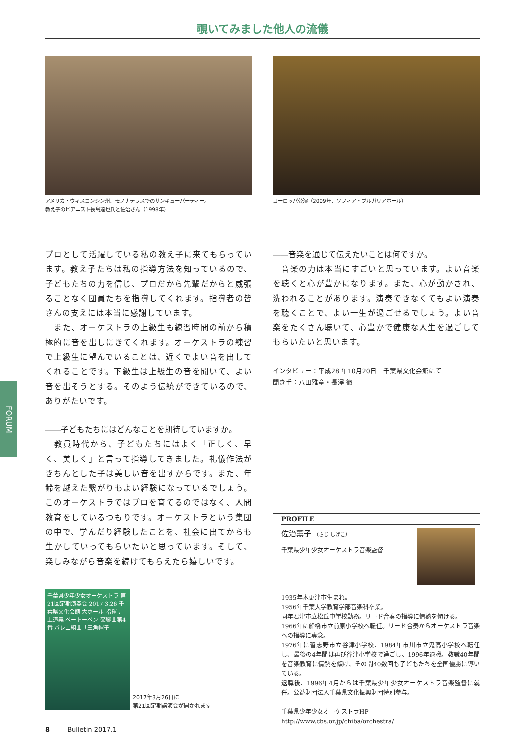覗いてみました他人の流儀
FORUM
アメリカ・ウィスコンシン州、モノナテラスでのサンキューパーティー。
教え子のピアニスト長島達也氏と佐治さん（1998年）
プロとして活躍している私の教え子に来てもらっています。教え子たちは私の指導方法を知っているので、子どもたちの力を信じ、プロだから先輩だからと威張ることなく団員たちを指導してくれます。指導者の皆さんの支えには本当に感謝しています。
　また、オーケストラの上級生も練習時間の前から積極的に音を出しにきてくれます。オーケストラの練習で上級生に望んでいることは、近くでよい音を出してくれることです。下級生は上級生の音を聞いて、よい音を出そうとする。そのよう伝統ができているので、ありがたいです。
――子どもたちにはどんなことを期待していますか。
　教員時代から、子どもたちにはよく「正しく、早く、美しく」と言って指導してきました。礼儀作法がきちんとした子は美しい音を出すからです。また、年齢を越えた繋がりもよい経験になっているでしょう。このオーケストラではプロを育てるのではなく、人間教育をしているつもりです。オーケストラという集団の中で、学んだり経験したことを、社会に出てからも生かしていってもらいたいと思っています。そして、楽しみながら音楽を続けてもらえたら嬉しいです。
千葉県少年少女オーケストラ 第21回定期演奏会 2017 3.26 千葉県文化会館 大ホール 指揮 井上道義 ベートーベン 交響曲第4番 バレエ組曲「三角帽子」
2017年3月26日に
第21回定期講演会が開かれます
ヨーロッパ公演（2009年、ソフィア・ブルガリアホール）
――音楽を通じて伝えたいことは何ですか。
　音楽の力は本当にすごいと思っています。よい音楽を聴くと心が豊かになります。また、心が動かされ、洗われることがあります。演奏できなくてもよい演奏を聴くことで、よい一生が過ごせるでしょう。よい音楽をたくさん聴いて、心豊かで健康な人生を過ごしてもらいたいと思います。
インタビュー：平成28 年10月20日　千葉県文化会館にて
聞き手：八田雅章・長澤 徹
PROFILE
佐治薫子 （さじ しげこ）
千葉県少年少女オーケストラ音楽監督
1935年木更津市生まれ。
1956年千葉大学教育学部音楽科卒業。
同年君津市立松丘中学校勤務。リード合奏の指導に情熱を傾ける。
1966年に船橋市立前原小学校へ転任。リード合奏からオーケストラ音楽への指導に専念。
1976年に習志野市立谷津小学校、1984年市川市立鬼高小学校へ転任し、最後の4年間は再び谷津小学校で過ごし、1996年退職。教職40年間を音楽教育に情熱を傾け、その間40数回も子どもたちを全国優勝に導いている。
退職後、1996年4月からは千葉県少年少女オーケストラ音楽監督に就任。公益財団法人千葉県文化振興財団特別参与。
千葉県少年少女オーケストラHP
http://www.cbs.or.jp/chiba/orchestra/
8 Bulletin 2017.1